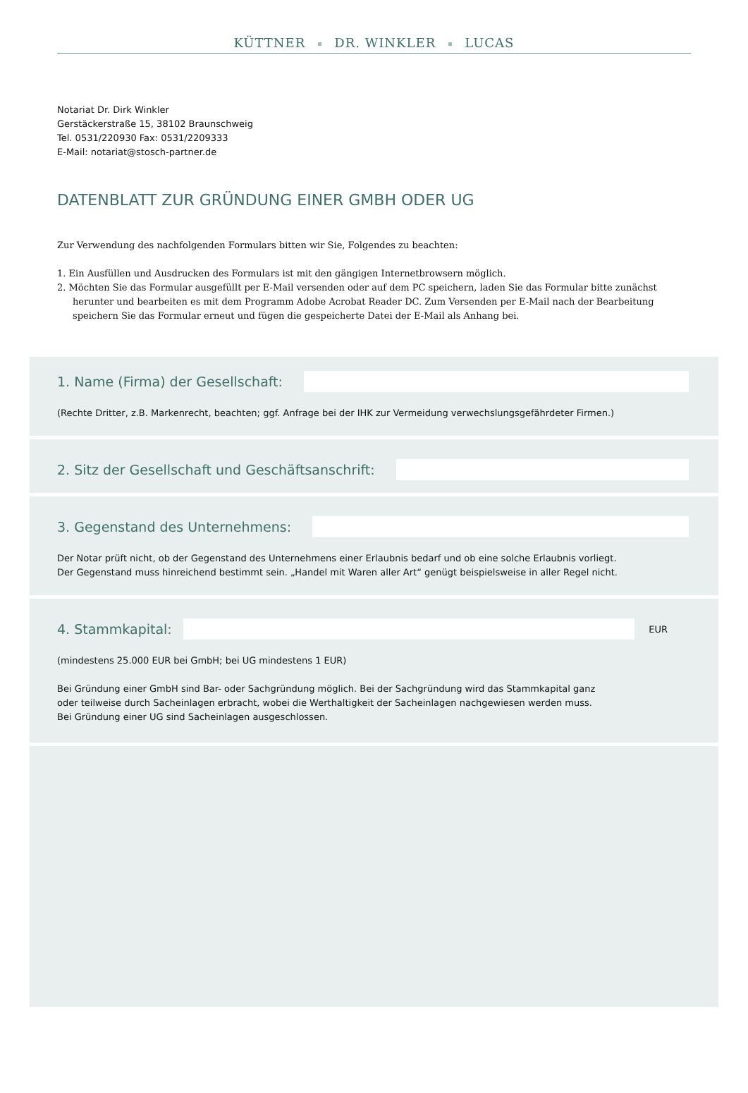KÜTTNER DR. WINKLER LUCAS
Notariat Dr. Dirk Winkler
Gerstäckerstraße 15, 38102 Braunschweig
Tel. 0531/220930 Fax: 0531/2209333
E-Mail: notariat@stosch-partner.de
DATENBLATT ZUR GRÜNDUNG EINER GMBH ODER UG
Zur Verwendung des nachfolgenden Formulars bitten wir Sie, Folgendes zu beachten:
1. Ein Ausfüllen und Ausdrucken des Formulars ist mit den gängigen Internetbrowsern möglich.
2. Möchten Sie das Formular ausgefüllt per E-Mail versenden oder auf dem PC speichern, laden Sie das Formular bitte zunächst herunter und bearbeiten es mit dem Programm Adobe Acrobat Reader DC. Zum Versenden per E-Mail nach der Bearbeitung speichern Sie das Formular erneut und fügen die gespeicherte Datei der E-Mail als Anhang bei.
1. Name (Firma) der Gesellschaft:
(Rechte Dritter, z.B. Markenrecht, beachten; ggf. Anfrage bei der IHK zur Vermeidung verwechslungsgefährdeter Firmen.)
2. Sitz der Gesellschaft und Geschäftsanschrift:
3. Gegenstand des Unternehmens:
Der Notar prüft nicht, ob der Gegenstand des Unternehmens einer Erlaubnis bedarf und ob eine solche Erlaubnis vorliegt.
Der Gegenstand muss hinreichend bestimmt sein. „Handel mit Waren aller Art“ genügt beispielsweise in aller Regel nicht.
4. Stammkapital:
EUR
(mindestens 25.000 EUR bei GmbH; bei UG mindestens 1 EUR)
Bei Gründung einer GmbH sind Bar- oder Sachgründung möglich. Bei der Sachgründung wird das Stammkapital ganz
oder teilweise durch Sacheinlagen erbracht, wobei die Werthaltigkeit der Sacheinlagen nachgewiesen werden muss.
Bei Gründung einer UG sind Sacheinlagen ausgeschlossen.